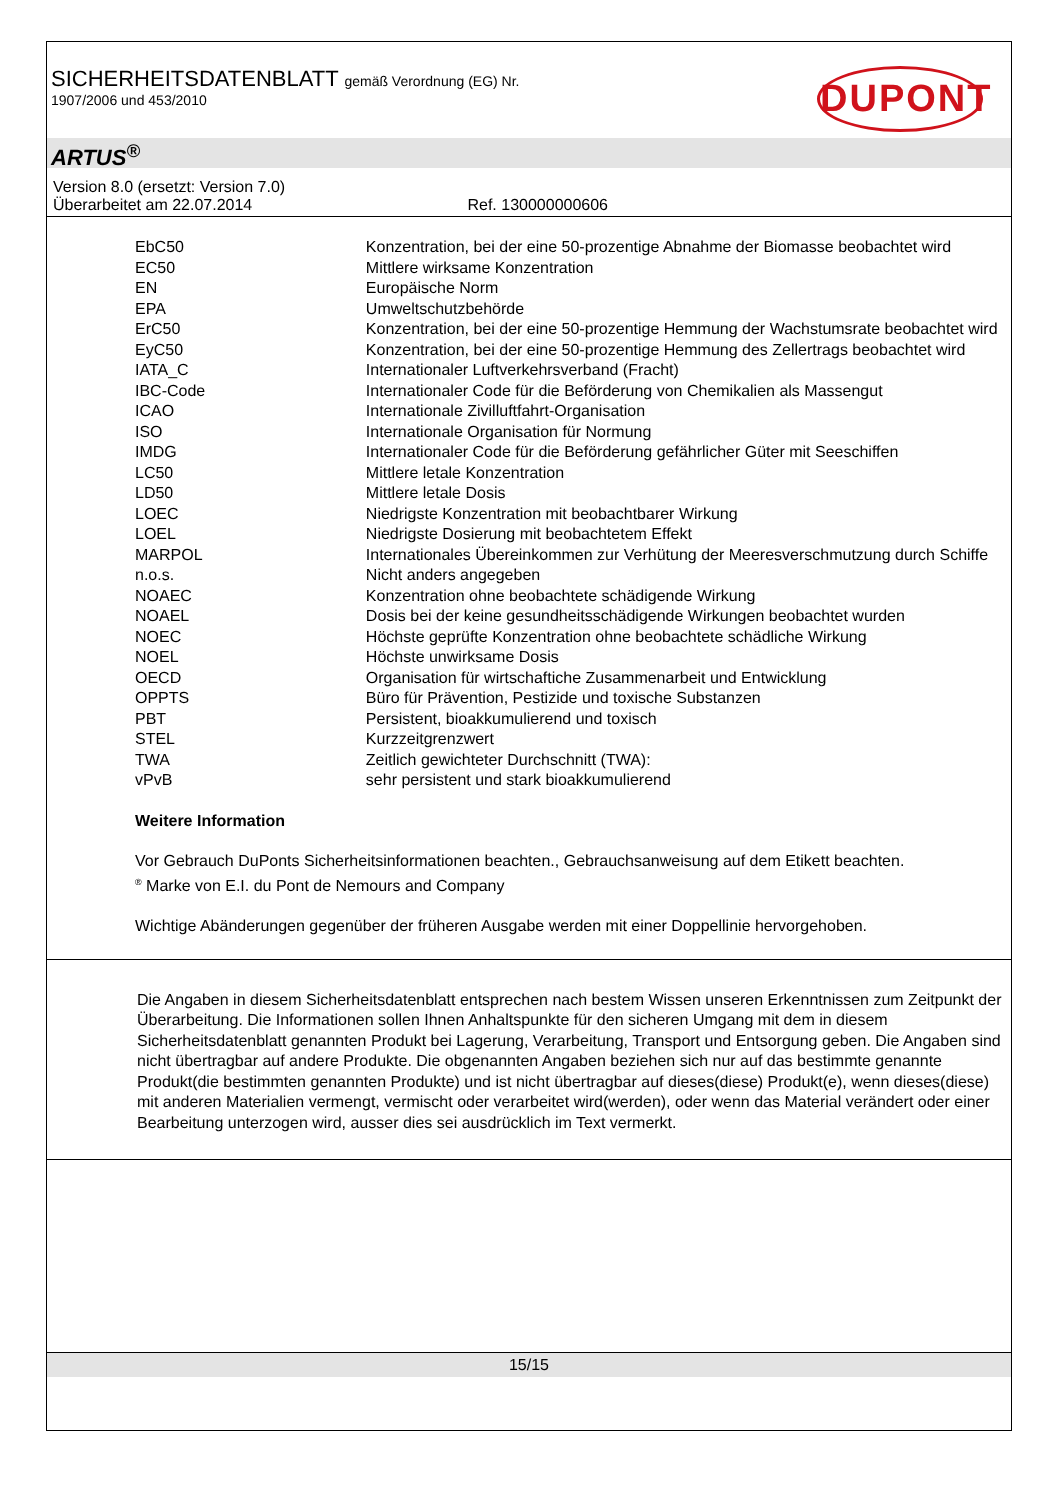DUPONT
SICHERHEITSDATENBLATT gemäß Verordnung (EG) Nr.
1907/2006 und 453/2010
ARTUS<sup>®</sup>
Version 8.0 (ersetzt: Version 7.0)
Überarbeitet am 22.07.2014 Ref. 130000000606
| EbC50 | Konzentration, bei der eine 50-prozentige Abnahme der Biomasse beobachtet wird |
| EC50 | Mittlere wirksame Konzentration |
| EN | Europäische Norm |
| EPA | Umweltschutzbehörde |
| ErC50 | Konzentration, bei der eine 50-prozentige Hemmung der Wachstumsrate beobachtet wird |
| EyC50 | Konzentration, bei der eine 50-prozentige Hemmung des Zellertrags beobachtet wird |
| IATA_C | Internationaler Luftverkehrsverband (Fracht) |
| IBC-Code | Internationaler Code für die Beförderung von Chemikalien als Massengut |
| ICAO | Internationale Zivilluftfahrt-Organisation |
| ISO | Internationale Organisation für Normung |
| IMDG | Internationaler Code für die Beförderung gefährlicher Güter mit Seeschiffen |
| LC50 | Mittlere letale Konzentration |
| LD50 | Mittlere letale Dosis |
| LOEC | Niedrigste Konzentration mit beobachtbarer Wirkung |
| LOEL | Niedrigste Dosierung mit beobachtetem Effekt |
| MARPOL | Internationales Übereinkommen zur Verhütung der Meeresverschmutzung durch Schiffe |
| n.o.s. | Nicht anders angegeben |
| NOAEC | Konzentration ohne beobachtete schädigende Wirkung |
| NOAEL | Dosis bei der keine gesundheitsschädigende Wirkungen beobachtet wurden |
| NOEC | Höchste geprüfte Konzentration ohne beobachtete schädliche Wirkung |
| NOEL | Höchste unwirksame Dosis |
| OECD | Organisation für wirtschaftiche Zusammenarbeit und Entwicklung |
| OPPTS | Büro für Prävention, Pestizide und toxische Substanzen |
| PBT | Persistent, bioakkumulierend und toxisch |
| STEL | Kurzzeitgrenzwert |
| TWA | Zeitlich gewichteter Durchschnitt (TWA): |
| vPvB | sehr persistent und stark bioakkumulierend |
Weitere Information
Vor Gebrauch DuPonts Sicherheitsinformationen beachten., Gebrauchsanweisung auf dem Etikett beachten.
<sup>®</sup> Marke von E.I. du Pont de Nemours and Company
Wichtige Abänderungen gegenüber der früheren Ausgabe werden mit einer Doppellinie hervorgehoben.
Die Angaben in diesem Sicherheitsdatenblatt entsprechen nach bestem Wissen unseren Erkenntnissen zum Zeitpunkt der Überarbeitung. Die Informationen sollen Ihnen Anhaltspunkte für den sicheren Umgang mit dem in diesem Sicherheitsdatenblatt genannten Produkt bei Lagerung, Verarbeitung, Transport und Entsorgung geben. Die Angaben sind nicht übertragbar auf andere Produkte. Die obgenannten Angaben beziehen sich nur auf das bestimmte genannte Produkt(die bestimmten genannten Produkte) und ist nicht übertragbar auf dieses(diese) Produkt(e), wenn dieses(diese) mit anderen Materialien vermengt, vermischt oder verarbeitet wird(werden), oder wenn das Material verändert oder einer Bearbeitung unterzogen wird, ausser dies sei ausdrücklich im Text vermerkt.
15/15